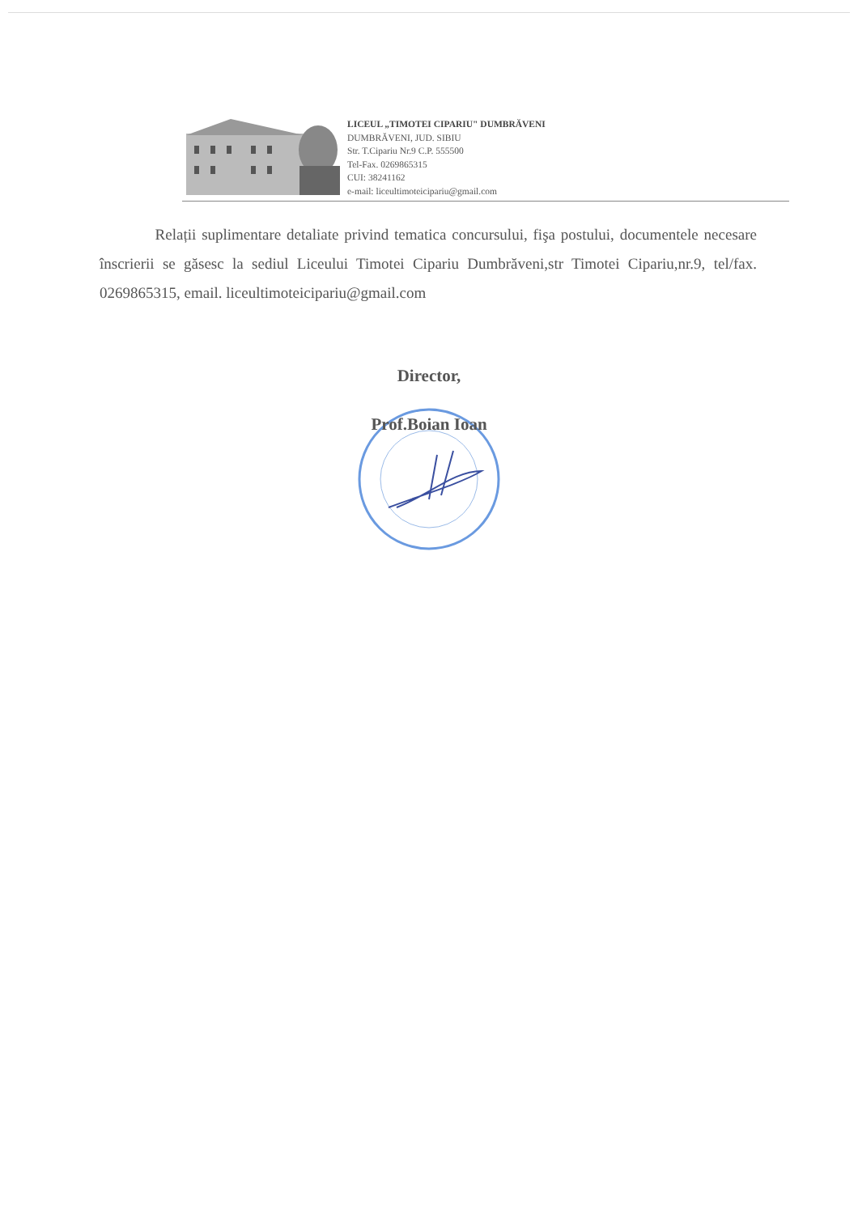LICEUL „TIMOTEI CIPARIU" DUMBRĂVENI
DUMBRĂVENI, JUD. SIBIU
Str. T.Cipariu Nr.9 C.P. 555500
Tel-Fax. 0269865315
CUI: 38241162
e-mail: liceultimoteicipariu@gmail.com
Relații suplimentare detaliate privind tematica concursului, fişa postului, documentele necesare înscrierii se găsesc la sediul Liceului Timotei Cipariu Dumbrăveni,str Timotei Cipariu,nr.9, tel/fax. 0269865315, email. liceultimoteicipariu@gmail.com
Director,
Prof.Boian Ioan